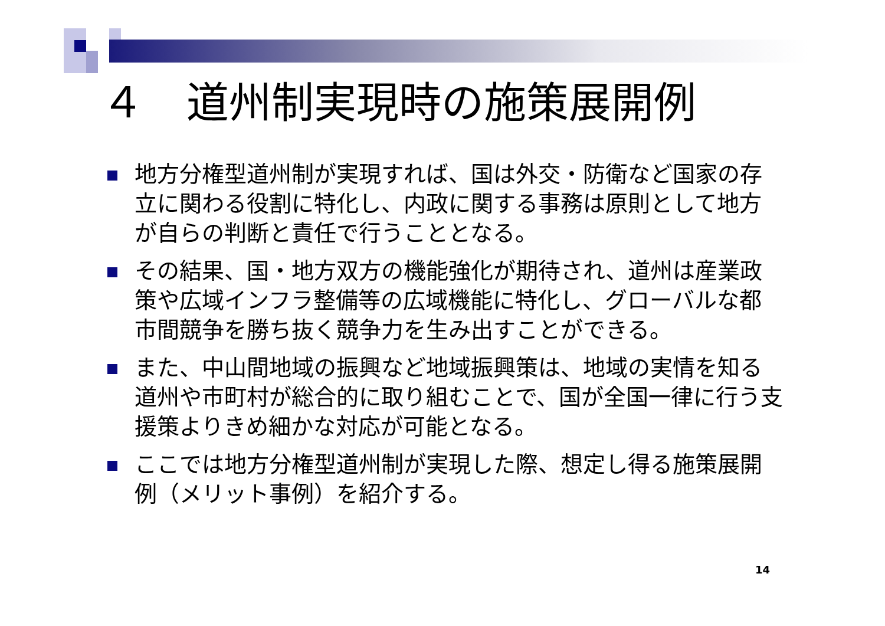４　道州制実現時の施策展開例
地方分権型道州制が実現すれば、国は外交・防衛など国家の存立に関わる役割に特化し、内政に関する事務は原則として地方が自らの判断と責任で行うこととなる。
その結果、国・地方双方の機能強化が期待され、道州は産業政策や広域インフラ整備等の広域機能に特化し、グローバルな都市間競争を勝ち抜く競争力を生み出すことができる。
また、中山間地域の振興など地域振興策は、地域の実情を知る道州や市町村が総合的に取り組むことで、国が全国一律に行う支援策よりきめ細かな対応が可能となる。
ここでは地方分権型道州制が実現した際、想定し得る施策展開例（メリット事例）を紹介する。
14